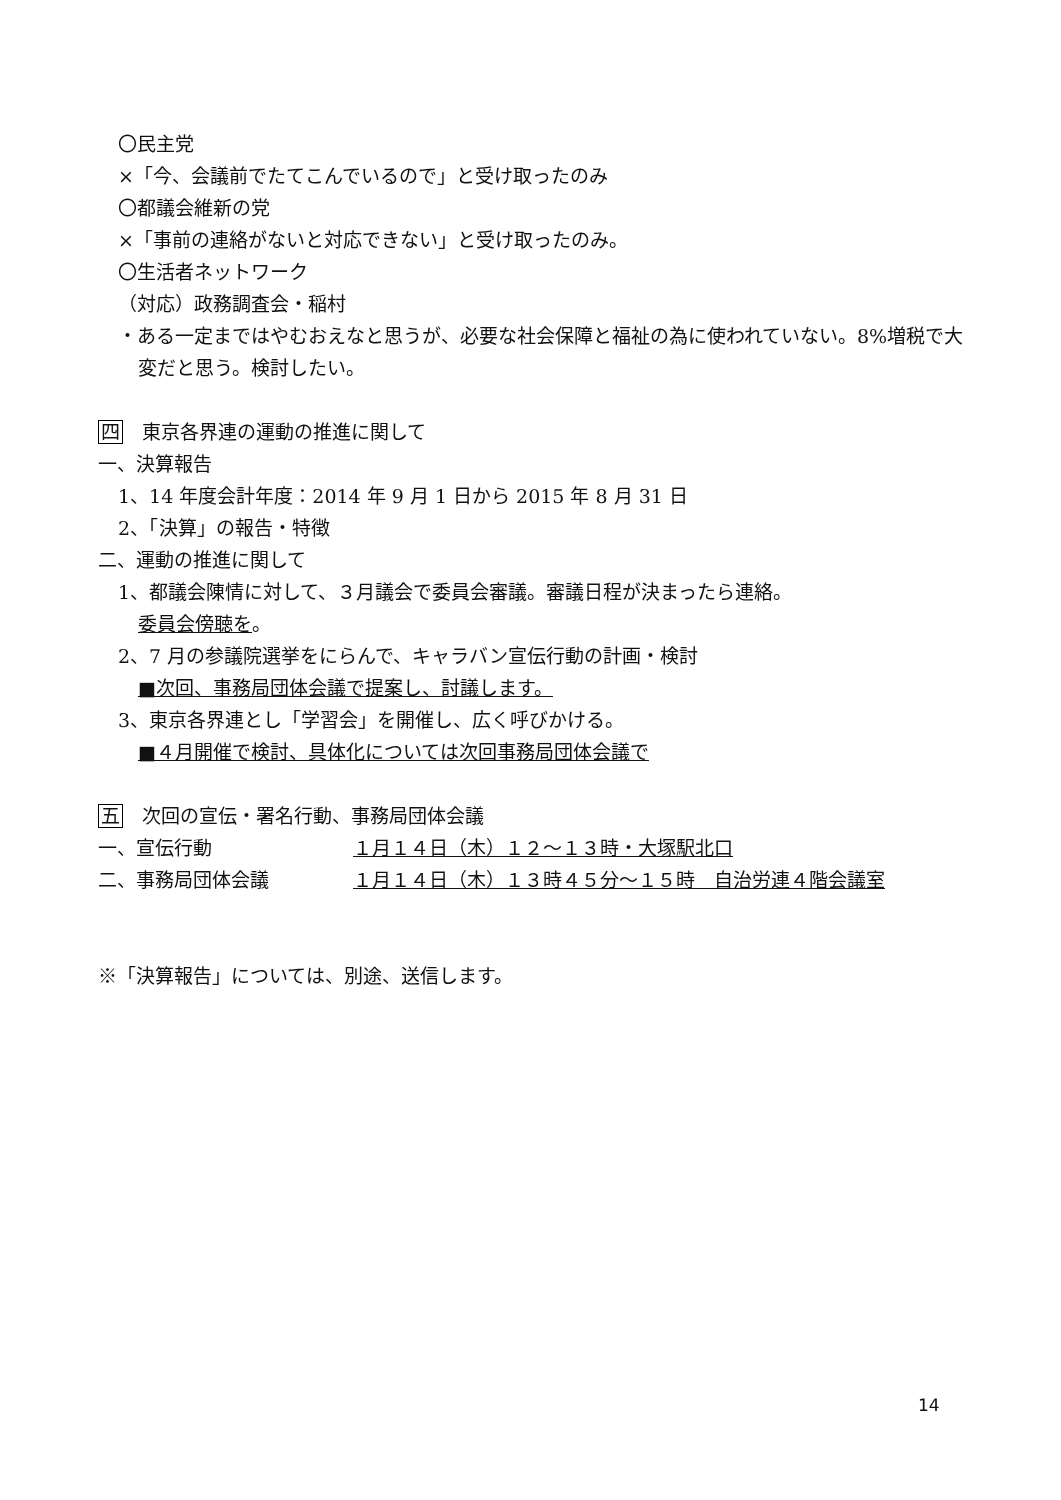〇民主党
×「今、会議前でたてこんでいるので」と受け取ったのみ
〇都議会維新の党
×「事前の連絡がないと対応できない」と受け取ったのみ。
〇生活者ネットワーク
（対応）政務調査会・稲村
・ある一定まではやむおえなと思うが、必要な社会保障と福祉の為に使われていない。8%増税で大変だと思う。検討したい。
四　東京各界連の運動の推進に関して
一、決算報告
1、14 年度会計年度：2014 年 9 月 1 日から 2015 年 8 月 31 日
2、「決算」の報告・特徴
二、運動の推進に関して
1、都議会陳情に対して、３月議会で委員会審議。審議日程が決まったら連絡。
委員会傍聴を。
2、7 月の参議院選挙をにらんで、キャラバン宣伝行動の計画・検討
■次回、事務局団体会議で提案し、討議します。
3、東京各界連とし「学習会」を開催し、広く呼びかける。
■４月開催で検討、具体化については次回事務局団体会議で
五　次回の宣伝・署名行動、事務局団体会議
一、宣伝行動 １月１４日（木）１２～１３時・大塚駅北口
二、事務局団体会議 １月１４日（木）１３時４５分～１５時　自治労連４階会議室
※「決算報告」については、別途、送信します。
14